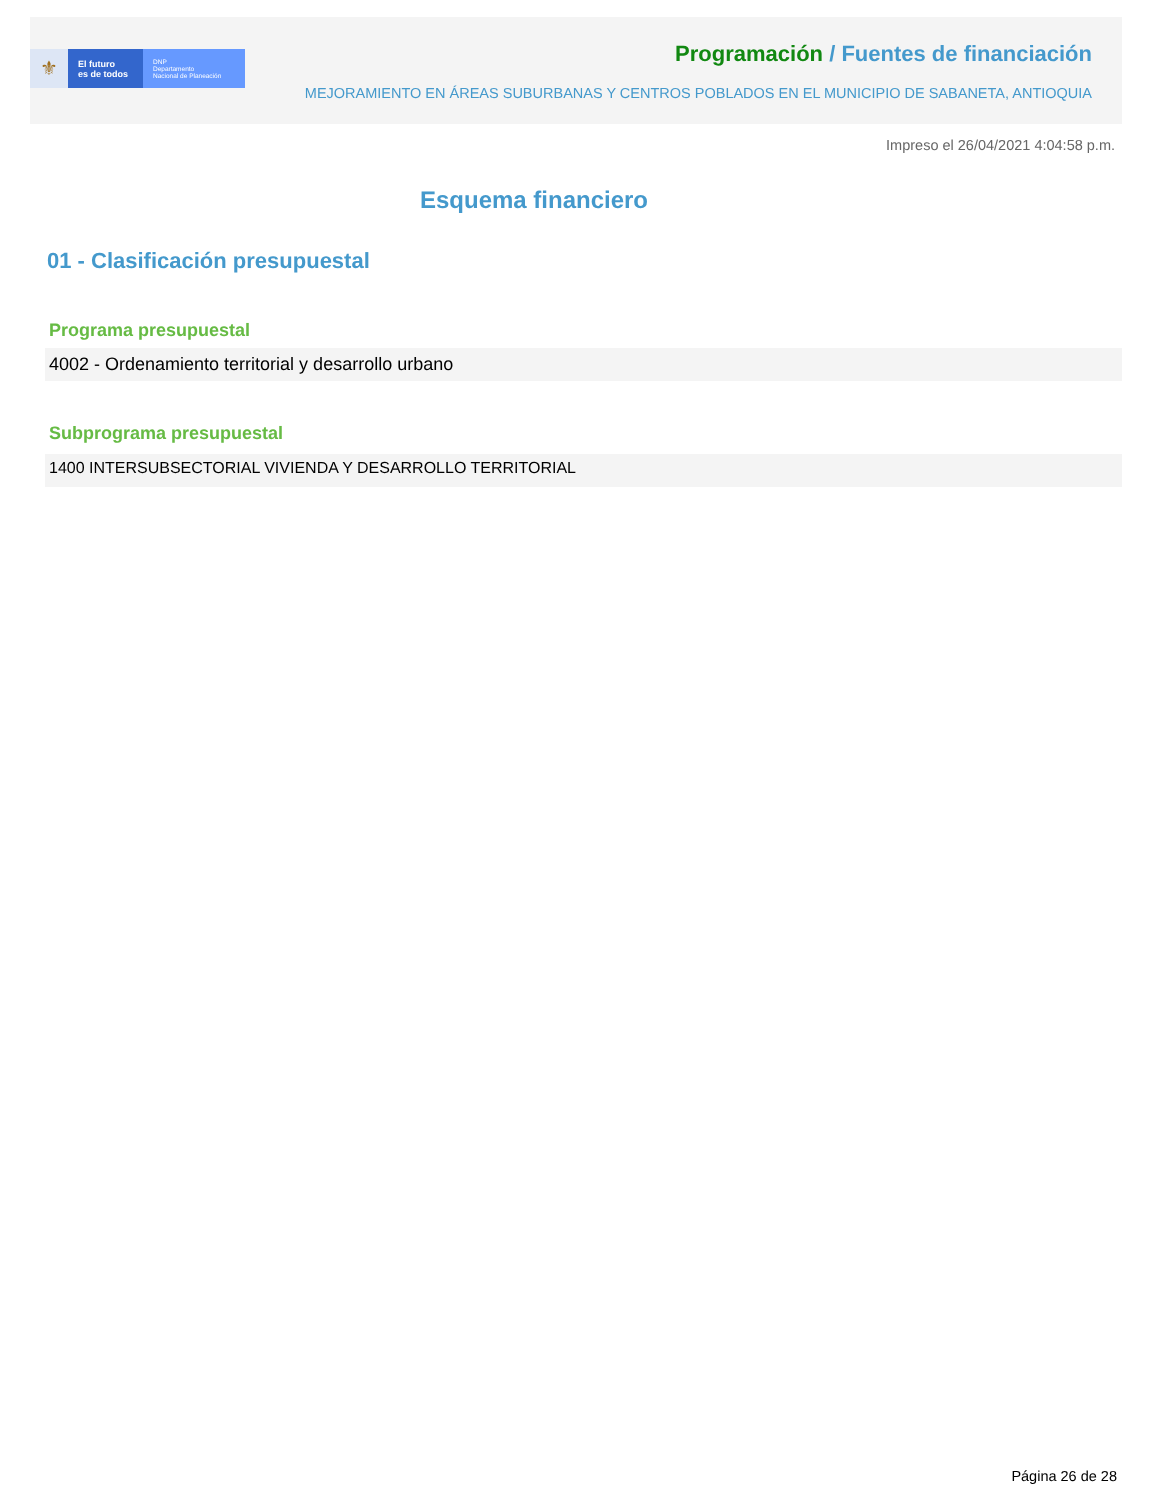⚜
El futuro
es de todos
DNP
Departamento
Nacional de Planeación
Programación / Fuentes de financiación
MEJORAMIENTO EN ÁREAS SUBURBANAS Y CENTROS POBLADOS EN EL MUNICIPIO DE SABANETA, ANTIOQUIA
Impreso el 26/04/2021 4:04:58 p.m.
Esquema financiero
01 - Clasificación presupuestal
Programa presupuestal
4002 - Ordenamiento territorial y desarrollo urbano
Subprograma presupuestal
1400 INTERSUBSECTORIAL VIVIENDA Y DESARROLLO TERRITORIAL
Página 26 de 28